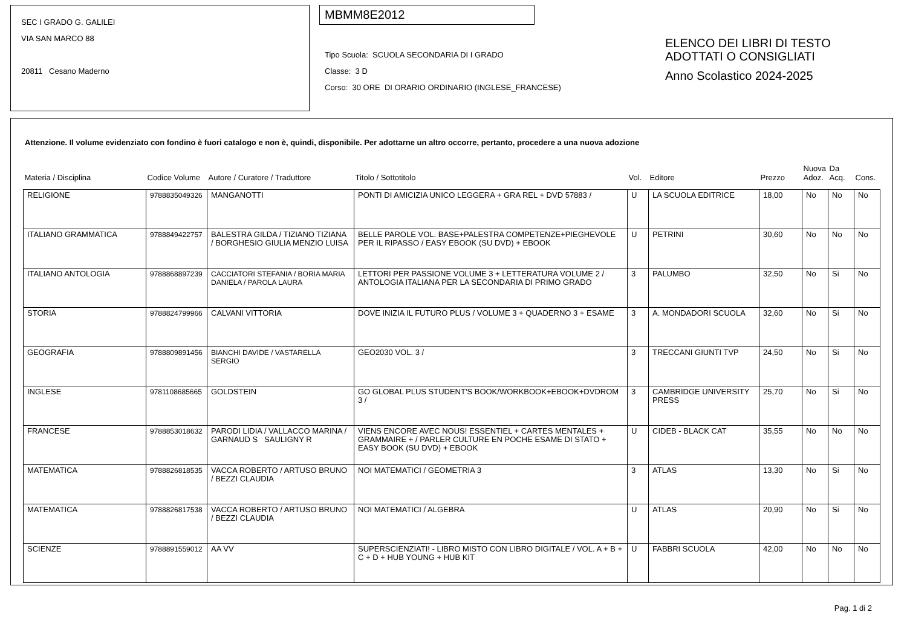SEC I GRADO G. GALILEI
VIA SAN MARCO 88
20811 Cesano Maderno
MBMM8E2012
Tipo Scuola: SCUOLA SECONDARIA DI I GRADO
Classe: 3 D
Corso: 30 ORE DI ORARIO ORDINARIO (INGLESE_FRANCESE)
ELENCO DEI LIBRI DI TESTO
ADOTTATI O CONSIGLIATI
Anno Scolastico 2024-2025
Attenzione. Il volume evidenziato con fondino è fuori catalogo e non è, quindi, disponibile. Per adottarne un altro occorre, pertanto, procedere a una nuova adozione
| Materia / Disciplina | Codice Volume | Autore / Curatore / Traduttore | Titolo / Sottotitolo | Vol. | Editore | Prezzo | Nuova Adoz. | Da Acq. | Cons. |
| RELIGIONE | 9788835049326 | MANGANOTTI | PONTI DI AMICIZIA UNICO LEGGERA + GRA REL + DVD 57883 / | U | LA SCUOLA EDITRICE | 18,00 | No | No | No |
| ITALIANO GRAMMATICA | 9788849422757 | BALESTRA GILDA / TIZIANO TIZIANA / BORGHESIO GIULIA MENZIO LUISA | BELLE PAROLE VOL. BASE+PALESTRA COMPETENZE+PIEGHEVOLE PER IL RIPASSO / EASY EBOOK (SU DVD) + EBOOK | U | PETRINI | 30,60 | No | No | No |
| ITALIANO ANTOLOGIA | 9788868897239 | CACCIATORI STEFANIA / BORIA MARIA DANIELA / PAROLA LAURA | LETTORI PER PASSIONE VOLUME 3 + LETTERATURA VOLUME 2 / ANTOLOGIA ITALIANA PER LA SECONDARIA DI PRIMO GRADO | 3 | PALUMBO | 32,50 | No | Si | No |
| STORIA | 9788824799966 | CALVANI VITTORIA | DOVE INIZIA IL FUTURO PLUS / VOLUME 3 + QUADERNO 3 + ESAME | 3 | A. MONDADORI SCUOLA | 32,60 | No | Si | No |
| GEOGRAFIA | 9788809891456 | BIANCHI DAVIDE / VASTARELLA SERGIO | GEO2030 VOL. 3 / | 3 | TRECCANI GIUNTI TVP | 24,50 | No | Si | No |
| INGLESE | 9781108685665 | GOLDSTEIN | GO GLOBAL PLUS STUDENT'S BOOK/WORKBOOK+EBOOK+DVDROM 3 / | 3 | CAMBRIDGE UNIVERSITY PRESS | 25,70 | No | Si | No |
| FRANCESE | 9788853018632 | PARODI LIDIA / VALLACCO MARINA / GARNAUD S SAULIGNY R | VIENS ENCORE AVEC NOUS! ESSENTIEL + CARTES MENTALES + GRAMMAIRE + / PARLER CULTURE EN POCHE ESAME DI STATO + EASY BOOK (SU DVD) + EBOOK | U | CIDEB - BLACK CAT | 35,55 | No | No | No |
| MATEMATICA | 9788826818535 | VACCA ROBERTO / ARTUSO BRUNO / BEZZI CLAUDIA | NOI MATEMATICI / GEOMETRIA 3 | 3 | ATLAS | 13,30 | No | Si | No |
| MATEMATICA | 9788826817538 | VACCA ROBERTO / ARTUSO BRUNO / BEZZI CLAUDIA | NOI MATEMATICI / ALGEBRA | U | ATLAS | 20,90 | No | Si | No |
| SCIENZE | 9788891559012 | AA VV | SUPERSCIENZIATI! - LIBRO MISTO CON LIBRO DIGITALE / VOL. A + B + C + D + HUB YOUNG + HUB KIT | U | FABBRI SCUOLA | 42,00 | No | No | No |
Pag. 1 di 2